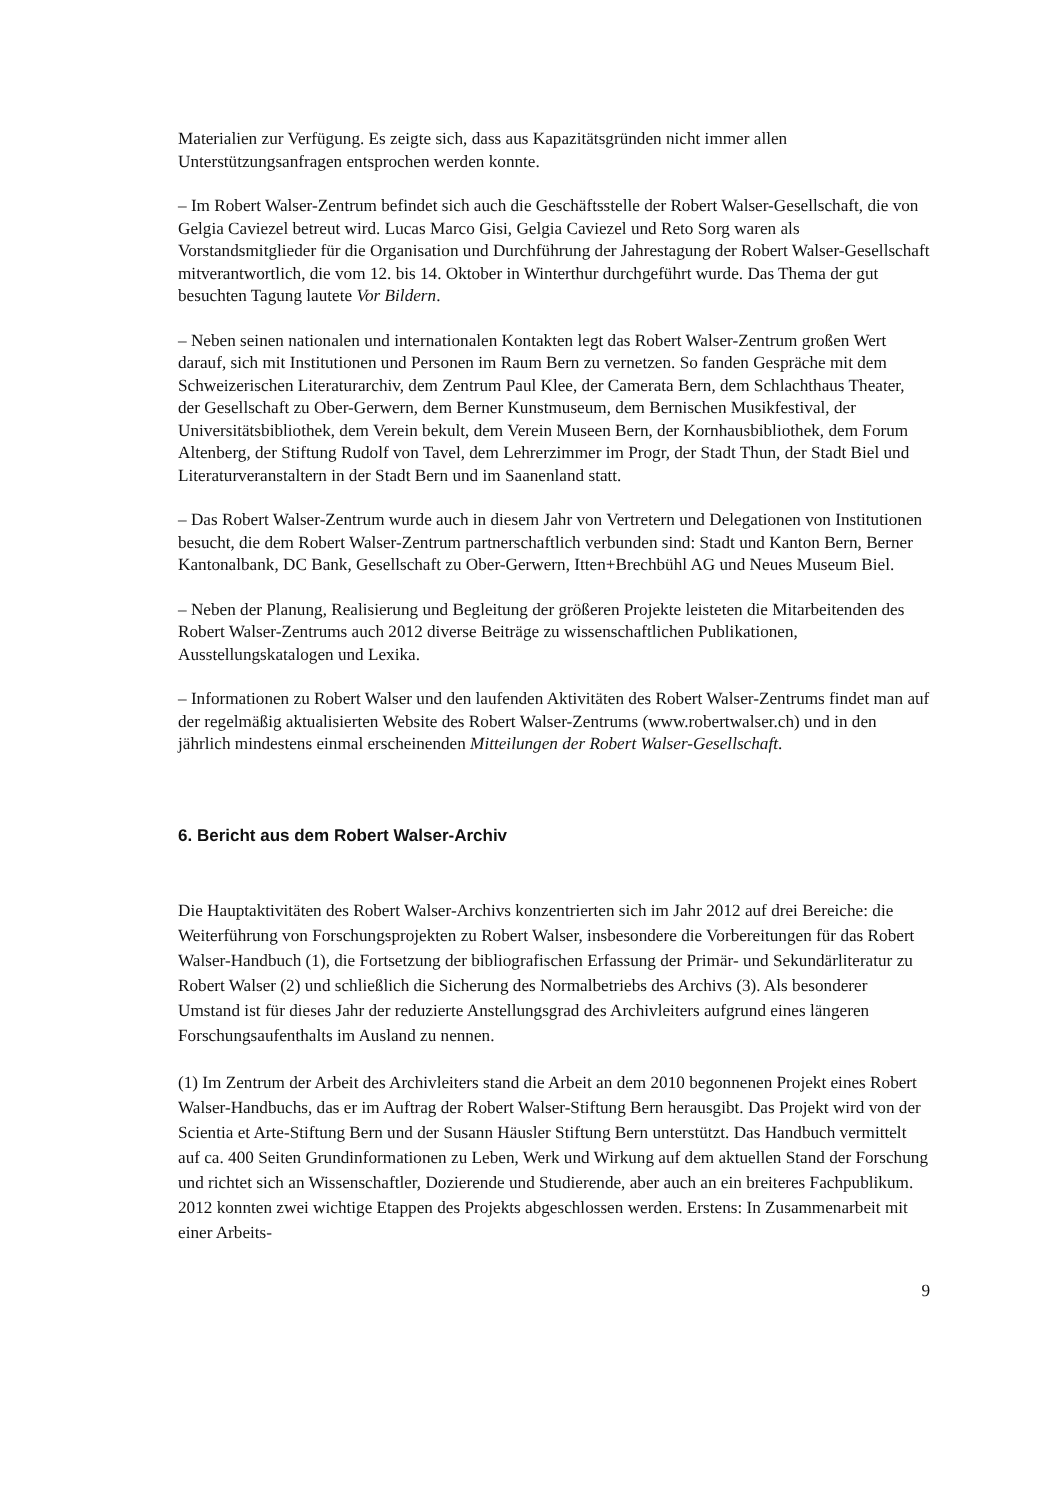Materialien zur Verfügung. Es zeigte sich, dass aus Kapazitätsgründen nicht immer allen Unterstützungsanfragen entsprochen werden konnte.
– Im Robert Walser-Zentrum befindet sich auch die Geschäftsstelle der Robert Walser-Gesellschaft, die von Gelgia Caviezel betreut wird. Lucas Marco Gisi, Gelgia Caviezel und Reto Sorg waren als Vorstandsmitglieder für die Organisation und Durchführung der Jahrestagung der Robert Walser-Gesellschaft mitverantwortlich, die vom 12. bis 14. Oktober in Winterthur durchgeführt wurde. Das Thema der gut besuchten Tagung lautete Vor Bildern.
– Neben seinen nationalen und internationalen Kontakten legt das Robert Walser-Zentrum großen Wert darauf, sich mit Institutionen und Personen im Raum Bern zu vernetzen. So fanden Gespräche mit dem Schweizerischen Literaturarchiv, dem Zentrum Paul Klee, der Camerata Bern, dem Schlachthaus Theater, der Gesellschaft zu Ober-Gerwern, dem Berner Kunstmuseum, dem Bernischen Musikfestival, der Universitätsbibliothek, dem Verein bekult, dem Verein Museen Bern, der Kornhausbibliothek, dem Forum Altenberg, der Stiftung Rudolf von Tavel, dem Lehrerzimmer im Progr, der Stadt Thun, der Stadt Biel und Literaturveranstaltern in der Stadt Bern und im Saanenland statt.
– Das Robert Walser-Zentrum wurde auch in diesem Jahr von Vertretern und Delegationen von Institutionen besucht, die dem Robert Walser-Zentrum partnerschaftlich verbunden sind: Stadt und Kanton Bern, Berner Kantonalbank, DC Bank, Gesellschaft zu Ober-Gerwern, Itten+Brechbühl AG und Neues Museum Biel.
– Neben der Planung, Realisierung und Begleitung der größeren Projekte leisteten die Mitarbeitenden des Robert Walser-Zentrums auch 2012 diverse Beiträge zu wissenschaftlichen Publikationen, Ausstellungskatalogen und Lexika.
– Informationen zu Robert Walser und den laufenden Aktivitäten des Robert Walser-Zentrums findet man auf der regelmäßig aktualisierten Website des Robert Walser-Zentrums (www.robertwalser.ch) und in den jährlich mindestens einmal erscheinenden Mitteilungen der Robert Walser-Gesellschaft.
6. Bericht aus dem Robert Walser-Archiv
Die Hauptaktivitäten des Robert Walser-Archivs konzentrierten sich im Jahr 2012 auf drei Bereiche: die Weiterführung von Forschungsprojekten zu Robert Walser, insbesondere die Vorbereitungen für das Robert Walser-Handbuch (1), die Fortsetzung der bibliografischen Erfassung der Primär- und Sekundärliteratur zu Robert Walser (2) und schließlich die Sicherung des Normalbetriebs des Archivs (3). Als besonderer Umstand ist für dieses Jahr der reduzierte Anstellungsgrad des Archivleiters aufgrund eines längeren Forschungsaufenthalts im Ausland zu nennen.
(1) Im Zentrum der Arbeit des Archivleiters stand die Arbeit an dem 2010 begonnenen Projekt eines Robert Walser-Handbuchs, das er im Auftrag der Robert Walser-Stiftung Bern herausgibt. Das Projekt wird von der Scientia et Arte-Stiftung Bern und der Susann Häusler Stiftung Bern unterstützt. Das Handbuch vermittelt auf ca. 400 Seiten Grundinformationen zu Leben, Werk und Wirkung auf dem aktuellen Stand der Forschung und richtet sich an Wissenschaftler, Dozierende und Studierende, aber auch an ein breiteres Fachpublikum. 2012 konnten zwei wichtige Etappen des Projekts abgeschlossen werden. Erstens: In Zusammenarbeit mit einer Arbeits-
9